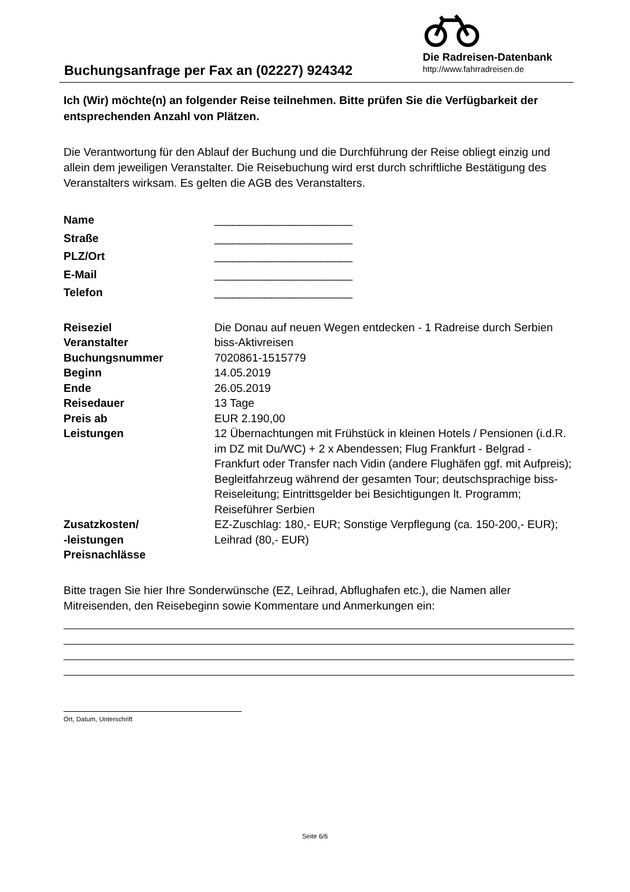Buchungsanfrage per Fax an (02227) 924342
Die Radreisen-Datenbank
http://www.fahrradreisen.de
Ich (Wir) möchte(n) an folgender Reise teilnehmen. Bitte prüfen Sie die Verfügbarkeit der entsprechenden Anzahl von Plätzen.
Die Verantwortung für den Ablauf der Buchung und die Durchführung der Reise obliegt einzig und allein dem jeweiligen Veranstalter. Die Reisebuchung wird erst durch schriftliche Bestätigung des Veranstalters wirksam. Es gelten die AGB des Veranstalters.
| Name | ______________________ |
| Straße | ______________________ |
| PLZ/Ort | ______________________ |
| E-Mail | ______________________ |
| Telefon | ______________________ |
| Reiseziel | Die Donau auf neuen Wegen entdecken - 1 Radreise durch Serbien |
| Veranstalter | biss-Aktivreisen |
| Buchungsnummer | 7020861-1515779 |
| Beginn | 14.05.2019 |
| Ende | 26.05.2019 |
| Reisedauer | 13 Tage |
| Preis ab | EUR 2.190,00 |
| Leistungen | 12 Übernachtungen mit Frühstück in kleinen Hotels / Pensionen (i.d.R. im DZ mit Du/WC) + 2 x Abendessen; Flug Frankfurt - Belgrad - Frankfurt oder Transfer nach Vidin (andere Flughäfen ggf. mit Aufpreis); Begleitfahrzeug während der gesamten Tour; deutschsprachige biss-Reiseleitung; Eintrittsgelder bei Besichtigungen lt. Programm; Reiseführer Serbien |
| Zusatzkosten/ -leistungen | EZ-Zuschlag: 180,- EUR; Sonstige Verpflegung (ca. 150-200,- EUR); Leihrad (80,- EUR) |
| Preisnachlässe | |
Bitte tragen Sie hier Ihre Sonderwünsche (EZ, Leihrad, Abflughafen etc.), die Namen aller Mitreisenden, den Reisebeginn sowie Kommentare und Anmerkungen ein:
Ort, Datum, Unterschrift
Seite 6/6